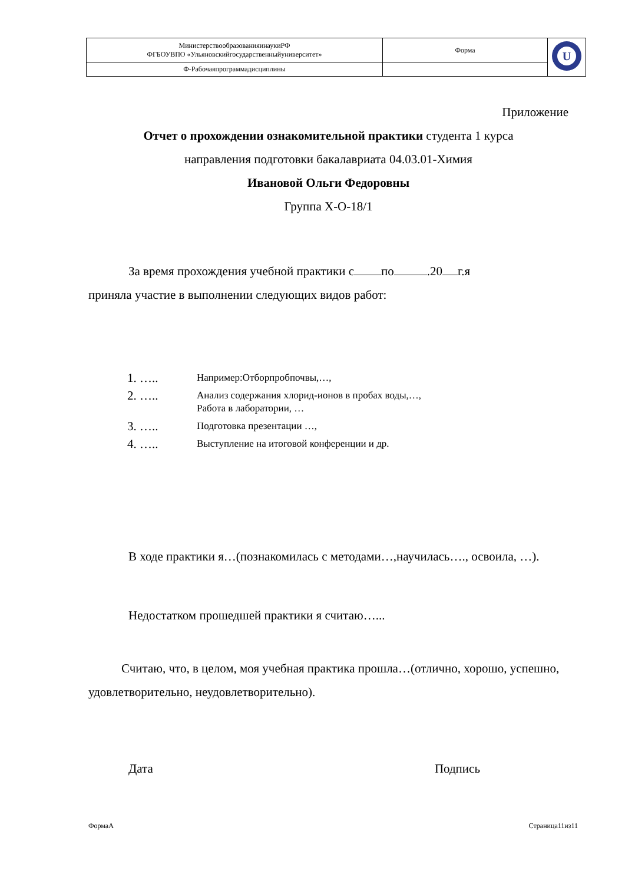| МинистерствообразованияинаукиРФ ФГБОУВПО «Ульяновскийгосударственныйуниверситет» | Форма | U |
| Ф-Рабочаяпрограммадисциплины | | |
Приложение
Отчет о прохождении ознакомительной практики студента 1 курса
направления подготовки бакалавриата 04.03.01-Химия
Ивановой Ольги Федоровны
Группа Х-О-18/1
За время прохождения учебной практики с по .20 г.я
приняла участие в выполнении следующих видов работ:
1. ….. Например:Отборпробпочвы,…,
2. ….. Анализ содержания хлорид-ионов в пробах воды,…,
Работа в лаборатории, …
3. ….. Подготовка презентации …,
4. ….. Выступление на итоговой конференции и др.
В ходе практики я…(познакомилась с методами…,научилась…., освоила, …).
Недостатком прошедшей практики я считаю…...
Считаю, что, в целом, моя учебная практика прошла…(отлично, хорошо, успешно, удовлетворительно, неудовлетворительно).
Дата Подпись
ФормаА Страница11из11